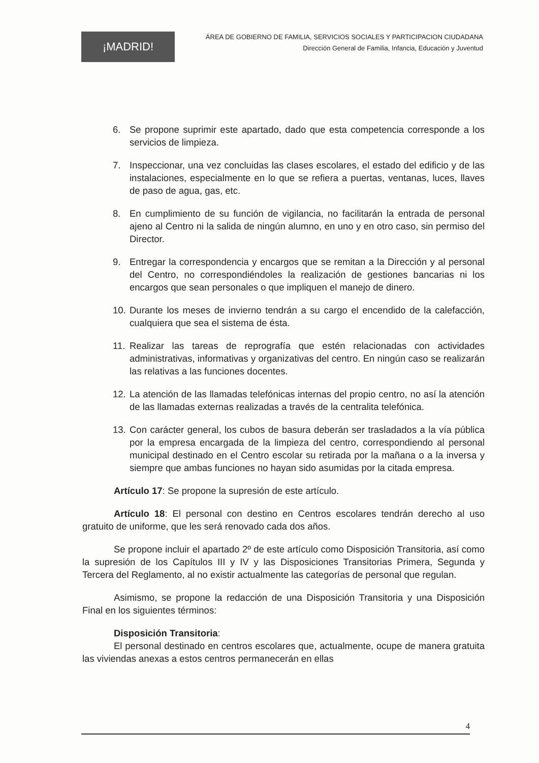¡MADRID!
ÁREA DE GOBIERNO DE FAMILIA, SERVICIOS SOCIALES Y PARTICIPACION CIUDADANA
Dirección General de Familia, Infancia, Educación y Juventud
6. Se propone suprimir este apartado, dado que esta competencia corresponde a los servicios de limpieza.
7. Inspeccionar, una vez concluidas las clases escolares, el estado del edificio y de las instalaciones, especialmente en lo que se refiera a puertas, ventanas, luces, llaves de paso de agua, gas, etc.
8. En cumplimiento de su función de vigilancia, no facilitarán la entrada de personal ajeno al Centro ni la salida de ningún alumno, en uno y en otro caso, sin permiso del Director.
9. Entregar la correspondencia y encargos que se remitan a la Dirección y al personal del Centro, no correspondiéndoles la realización de gestiones bancarias ni los encargos que sean personales o que impliquen el manejo de dinero.
10. Durante los meses de invierno tendrán a su cargo el encendido de la calefacción, cualquiera que sea el sistema de ésta.
11. Realizar las tareas de reprografía que estén relacionadas con actividades administrativas, informativas y organizativas del centro. En ningún caso se realizarán las relativas a las funciones docentes.
12. La atención de las llamadas telefónicas internas del propio centro, no así la atención de las llamadas externas realizadas a través de la centralita telefónica.
13. Con carácter general, los cubos de basura deberán ser trasladados a la vía pública por la empresa encargada de la limpieza del centro, correspondiendo al personal municipal destinado en el Centro escolar su retirada por la mañana o a la inversa y siempre que ambas funciones no hayan sido asumidas por la citada empresa.
Artículo 17: Se propone la supresión de este artículo.
Artículo 18: El personal con destino en Centros escolares tendrán derecho al uso gratuito de uniforme, que les será renovado cada dos años.
Se propone incluir el apartado 2º de este artículo como Disposición Transitoria, así como la supresión de los Capítulos III y IV y las Disposiciones Transitorias Primera, Segunda y Tercera del Reglamento, al no existir actualmente las categorías de personal que regulan.
Asimismo, se propone la redacción de una Disposición Transitoria y una Disposición Final en los siguientes términos:
Disposición Transitoria:
El personal destinado en centros escolares que, actualmente, ocupe de manera gratuita las viviendas anexas a estos centros permanecerán en ellas
4